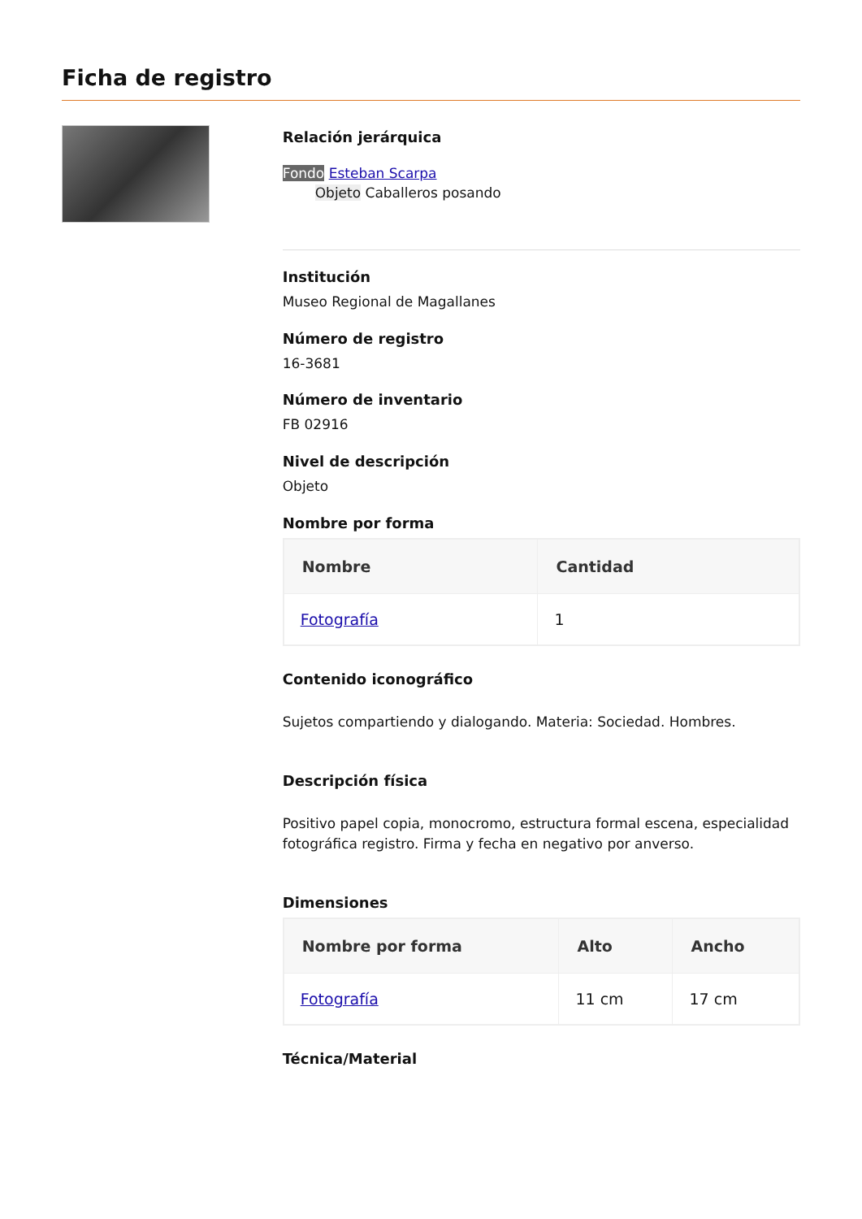Ficha de registro
Relación jerárquica
Fondo Esteban Scarpa
Objeto Caballeros posando
Institución
Museo Regional de Magallanes
Número de registro
16-3681
Número de inventario
FB 02916
Nivel de descripción
Objeto
Nombre por forma
| Nombre | Cantidad |
| --- | --- |
| Fotografía | 1 |
Contenido iconográfico
Sujetos compartiendo y dialogando. Materia: Sociedad. Hombres.
Descripción física
Positivo papel copia, monocromo, estructura formal escena, especialidad fotográfica registro. Firma y fecha en negativo por anverso.
Dimensiones
| Nombre por forma | Alto | Ancho |
| --- | --- | --- |
| Fotografía | 11 cm | 17 cm |
Técnica/Material